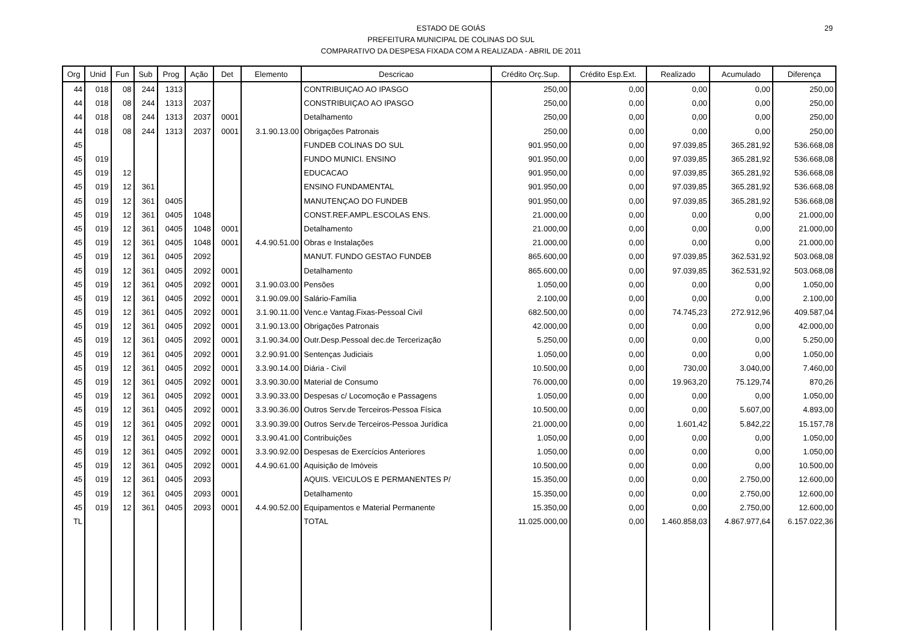ESTADO DE GOIÁS
PREFEITURA MUNICIPAL DE COLINAS DO SUL
COMPARATIVO DA DESPESA FIXADA COM A REALIZADA - ABRIL DE 2011
29
| Org | Unid | Fun | Sub | Prog | Ação | Det | Elemento | Descricao | Crédito Orç.Sup. | Crédito Esp.Ext. | Realizado | Acumulado | Diferença |
| --- | --- | --- | --- | --- | --- | --- | --- | --- | --- | --- | --- | --- | --- |
| 44 | 018 | 08 | 244 | 1313 | | | | CONTRIBUIÇAO AO IPASGO | 250,00 | 0,00 | 0,00 | 0,00 | 250,00 |
| 44 | 018 | 08 | 244 | 1313 | 2037 | | | CONSTRIBUIÇAO AO IPASGO | 250,00 | 0,00 | 0,00 | 0,00 | 250,00 |
| 44 | 018 | 08 | 244 | 1313 | 2037 | 0001 | | Detalhamento | 250,00 | 0,00 | 0,00 | 0,00 | 250,00 |
| 44 | 018 | 08 | 244 | 1313 | 2037 | 0001 | 3.1.90.13.00 | Obrigações Patronais | 250,00 | 0,00 | 0,00 | 0,00 | 250,00 |
| 45 | | | | | | | | FUNDEB COLINAS DO SUL | 901.950,00 | 0,00 | 97.039,85 | 365.281,92 | 536.668,08 |
| 45 | 019 | | | | | | | FUNDO MUNICI. ENSINO | 901.950,00 | 0,00 | 97.039,85 | 365.281,92 | 536.668,08 |
| 45 | 019 | 12 | | | | | | EDUCACAO | 901.950,00 | 0,00 | 97.039,85 | 365.281,92 | 536.668,08 |
| 45 | 019 | 12 | 361 | | | | | ENSINO FUNDAMENTAL | 901.950,00 | 0,00 | 97.039,85 | 365.281,92 | 536.668,08 |
| 45 | 019 | 12 | 361 | 0405 | | | | MANUTENÇAO DO FUNDEB | 901.950,00 | 0,00 | 97.039,85 | 365.281,92 | 536.668,08 |
| 45 | 019 | 12 | 361 | 0405 | 1048 | | | CONST.REF.AMPL.ESCOLAS ENS. | 21.000,00 | 0,00 | 0,00 | 0,00 | 21.000,00 |
| 45 | 019 | 12 | 361 | 0405 | 1048 | 0001 | | Detalhamento | 21.000,00 | 0,00 | 0,00 | 0,00 | 21.000,00 |
| 45 | 019 | 12 | 361 | 0405 | 1048 | 0001 | 4.4.90.51.00 | Obras e Instalações | 21.000,00 | 0,00 | 0,00 | 0,00 | 21.000,00 |
| 45 | 019 | 12 | 361 | 0405 | 2092 | | | MANUT. FUNDO GESTAO FUNDEB | 865.600,00 | 0,00 | 97.039,85 | 362.531,92 | 503.068,08 |
| 45 | 019 | 12 | 361 | 0405 | 2092 | 0001 | | Detalhamento | 865.600,00 | 0,00 | 97.039,85 | 362.531,92 | 503.068,08 |
| 45 | 019 | 12 | 361 | 0405 | 2092 | 0001 | 3.1.90.03.00 | Pensões | 1.050,00 | 0,00 | 0,00 | 0,00 | 1.050,00 |
| 45 | 019 | 12 | 361 | 0405 | 2092 | 0001 | 3.1.90.09.00 | Salário-Família | 2.100,00 | 0,00 | 0,00 | 0,00 | 2.100,00 |
| 45 | 019 | 12 | 361 | 0405 | 2092 | 0001 | 3.1.90.11.00 | Venc.e Vantag.Fixas-Pessoal Civil | 682.500,00 | 0,00 | 74.745,23 | 272.912,96 | 409.587,04 |
| 45 | 019 | 12 | 361 | 0405 | 2092 | 0001 | 3.1.90.13.00 | Obrigações Patronais | 42.000,00 | 0,00 | 0,00 | 0,00 | 42.000,00 |
| 45 | 019 | 12 | 361 | 0405 | 2092 | 0001 | 3.1.90.34.00 | Outr.Desp.Pessoal dec.de Tercerização | 5.250,00 | 0,00 | 0,00 | 0,00 | 5.250,00 |
| 45 | 019 | 12 | 361 | 0405 | 2092 | 0001 | 3.2.90.91.00 | Sentenças Judiciais | 1.050,00 | 0,00 | 0,00 | 0,00 | 1.050,00 |
| 45 | 019 | 12 | 361 | 0405 | 2092 | 0001 | 3.3.90.14.00 | Diária - Civil | 10.500,00 | 0,00 | 730,00 | 3.040,00 | 7.460,00 |
| 45 | 019 | 12 | 361 | 0405 | 2092 | 0001 | 3.3.90.30.00 | Material de Consumo | 76.000,00 | 0,00 | 19.963,20 | 75.129,74 | 870,26 |
| 45 | 019 | 12 | 361 | 0405 | 2092 | 0001 | 3.3.90.33.00 | Despesas c/ Locomoção e Passagens | 1.050,00 | 0,00 | 0,00 | 0,00 | 1.050,00 |
| 45 | 019 | 12 | 361 | 0405 | 2092 | 0001 | 3.3.90.36.00 | Outros Serv.de Terceiros-Pessoa Física | 10.500,00 | 0,00 | 0,00 | 5.607,00 | 4.893,00 |
| 45 | 019 | 12 | 361 | 0405 | 2092 | 0001 | 3.3.90.39.00 | Outros Serv.de Terceiros-Pessoa Jurídica | 21.000,00 | 0,00 | 1.601,42 | 5.842,22 | 15.157,78 |
| 45 | 019 | 12 | 361 | 0405 | 2092 | 0001 | 3.3.90.41.00 | Contribuições | 1.050,00 | 0,00 | 0,00 | 0,00 | 1.050,00 |
| 45 | 019 | 12 | 361 | 0405 | 2092 | 0001 | 3.3.90.92.00 | Despesas de Exercícios Anteriores | 1.050,00 | 0,00 | 0,00 | 0,00 | 1.050,00 |
| 45 | 019 | 12 | 361 | 0405 | 2092 | 0001 | 4.4.90.61.00 | Aquisição de Imóveis | 10.500,00 | 0,00 | 0,00 | 0,00 | 10.500,00 |
| 45 | 019 | 12 | 361 | 0405 | 2093 | | | AQUIS. VEICULOS E PERMANENTES P/ | 15.350,00 | 0,00 | 0,00 | 2.750,00 | 12.600,00 |
| 45 | 019 | 12 | 361 | 0405 | 2093 | 0001 | | Detalhamento | 15.350,00 | 0,00 | 0,00 | 2.750,00 | 12.600,00 |
| 45 | 019 | 12 | 361 | 0405 | 2093 | 0001 | 4.4.90.52.00 | Equipamentos e Material Permanente | 15.350,00 | 0,00 | 0,00 | 2.750,00 | 12.600,00 |
| TL | | | | | | | | TOTAL | 11.025.000,00 | 0,00 | 1.460.858,03 | 4.867.977,64 | 6.157.022,36 |